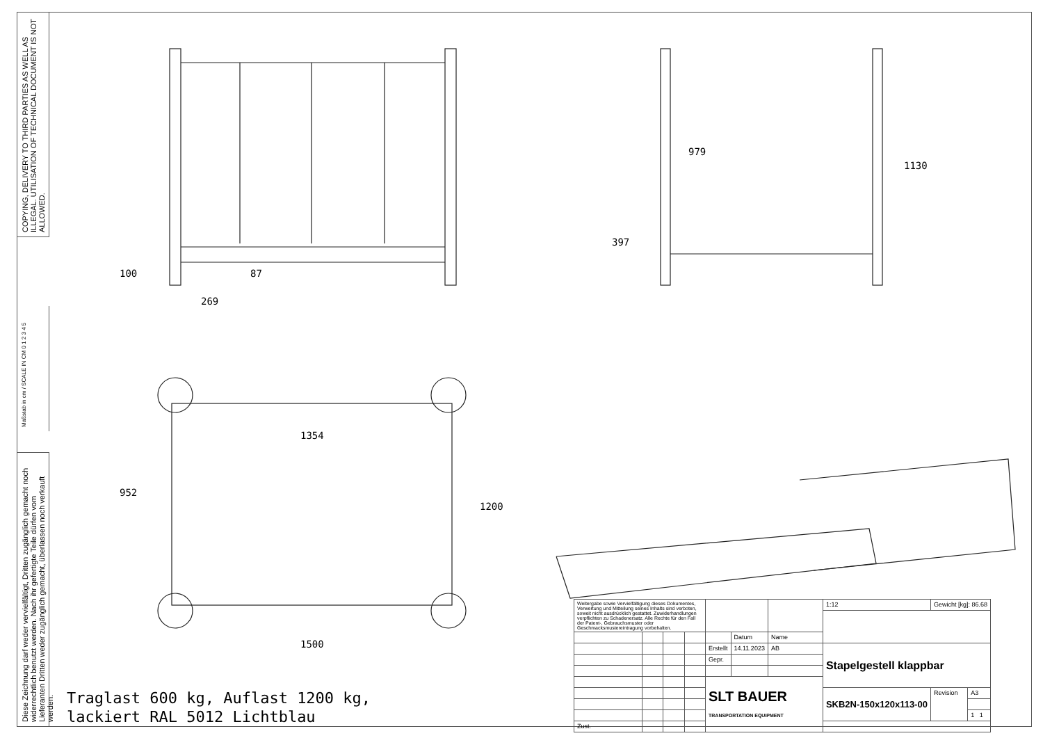COPYING, DELIVERY TO THIRD PARTIES AS WELL AS ILLEGAL. UTILISATION OF TECHNICAL DOCUMENT IS NOT ALLOWED.
Maßstab in cm / SCALE IN CM 0 1 2 3 4 5
Diese Zeichnung darf weder vervielfältigt, Dritten zugänglich gemacht noch widerrechtlich benutzt werden. Nach ihr gefertigte Teile dürfen vom Lieferanten Dritten weder zugänglich gemacht, überlassen noch verkauft werden.
100 87
269
979
1130
397
1354
952
1200
1500
Traglast 600 kg, Auflast 1200 kg,
lackiert RAL 5012 Lichtblau
| Weitergabe sowie Vervielfältigung dieses Dokumentes, Verwertung und Mitteilung seines Inhalts sind verboten, soweit nicht ausdrücklich gestattet. Zuwiderhandlungen verpflichten zu Schadenersatz. Alle Rechte für den Fall der Patent-, Gebrauchsmuster oder Geschmacksmustereintragung vorbehalten. | | | | | | | 1:12 | Gewicht [kg]: 86.68 | |
| | | | | | Datum | Name | | | |
| | | | | Erstellt | 14.11.2023 | AB | Stapelgestell klappbar | | |
| | | | | Gepr. | | | | | |
| | | | | SLT BAUER TRANSPORTATION EQUIPMENT | | | | | |
| | | | | | | | SKB2N-150x120x113-00 | Revision | A3 |
| | | | | | | | | | 1 1 |
| Zust. | | | | | | | | | |